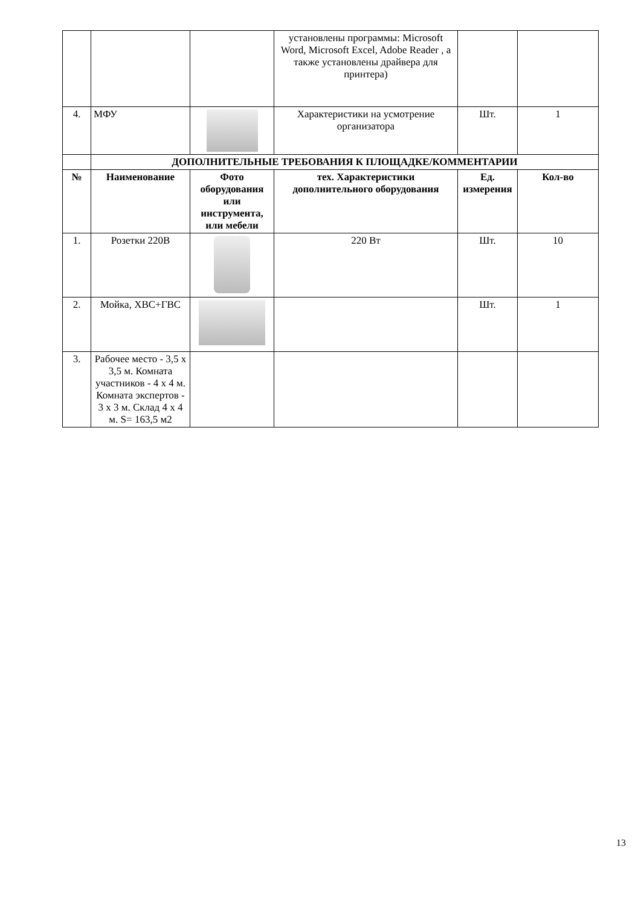| | | | установлены программы: Microsoft Word, Microsoft Excel, Adobe Reader , а также установлены драйвера для принтера) | | |
| 4. | МФУ | | Характеристики на усмотрение организатора | Шт. | 1 |
| | ДОПОЛНИТЕЛЬНЫЕ ТРЕБОВАНИЯ К ПЛОЩАДКЕ/КОММЕНТАРИИ | | | | |
| № | Наименование | Фото оборудования или инструмента, или мебели | тех. Характеристики дополнительного оборудования | Ед. измерения | Кол-во |
| 1. | Розетки 220В | | 220 Вт | Шт. | 10 |
| 2. | Мойка, ХВС+ГВС | | | Шт. | 1 |
| 3. | Рабочее место - 3,5 х 3,5 м. Комната участников - 4 х 4 м. Комната экспертов - 3 х 3 м. Склад 4 х 4 м. S= 163,5 м2 | | | | |
13